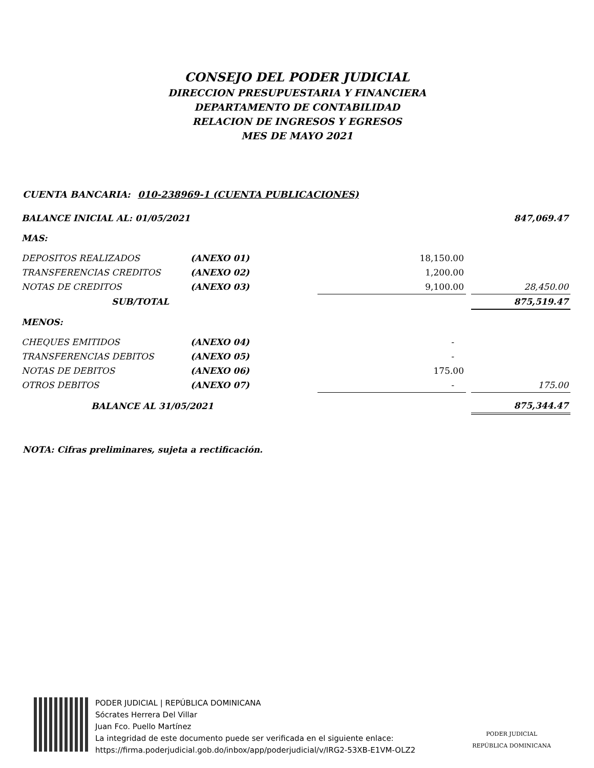CONSEJO DEL PODER JUDICIAL
DIRECCION PRESUPUESTARIA Y FINANCIERA
DEPARTAMENTO DE CONTABILIDAD
RELACION DE INGRESOS Y EGRESOS
MES DE MAYO 2021
CUENTA BANCARIA: 010-238969-1 (CUENTA PUBLICACIONES)
| BALANCE INICIAL AL: 01/05/2021 | | | | 847,069.47 |
| MAS: | | | | |
| DEPOSITOS REALIZADOS | (ANEXO 01) | 18,150.00 | | |
| TRANSFERENCIAS CREDITOS | (ANEXO 02) | 1,200.00 | | |
| NOTAS DE CREDITOS | (ANEXO 03) | 9,100.00 | | 28,450.00 |
| SUB/TOTAL | | | | 875,519.47 |
| MENOS: | | | | |
| CHEQUES EMITIDOS | (ANEXO 04) | - | | |
| TRANSFERENCIAS DEBITOS | (ANEXO 05) | - | | |
| NOTAS DE DEBITOS | (ANEXO 06) | 175.00 | | |
| OTROS DEBITOS | (ANEXO 07) | - | | 175.00 |
| BALANCE AL 31/05/2021 | | | | 875,344.47 |
NOTA: Cifras preliminares, sujeta a rectificación.
PODER JUDICIAL | REPÚBLICA DOMINICANA
Sócrates Herrera Del Villar
Juan Fco. Puello Martínez
La integridad de este documento puede ser verificada en el siguiente enlace:
https://firma.poderjudicial.gob.do/inbox/app/poderjudicial/v/IRG2-53XB-E1VM-OLZ2
PODER JUDICIAL
REPÚBLICA DOMINICANA